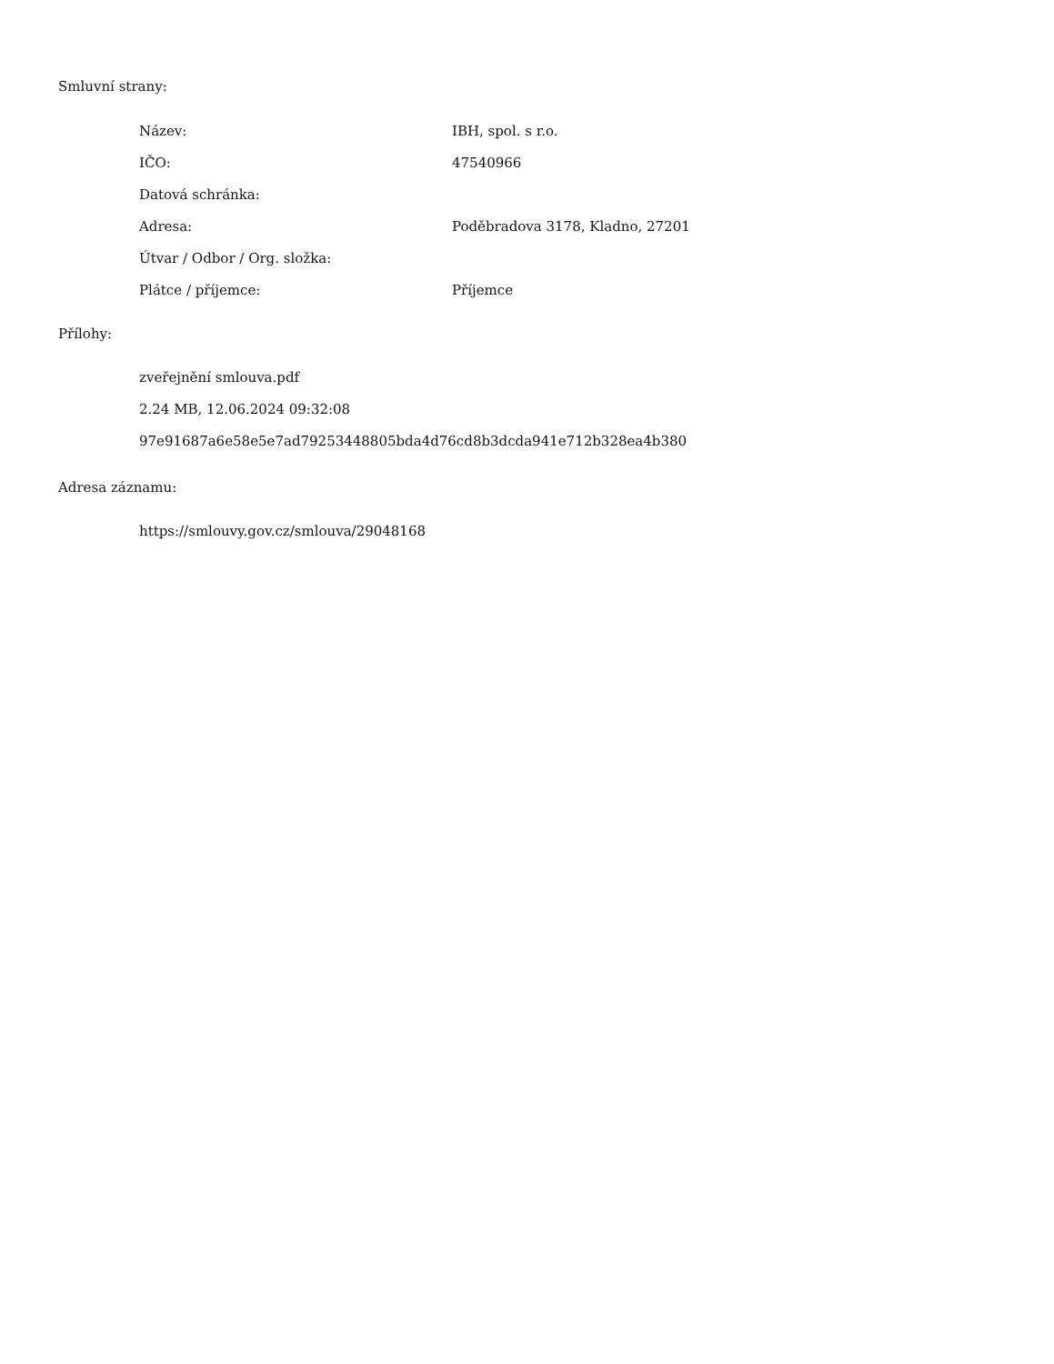Smluvní strany:
| Název: | IBH, spol. s r.o. |
| IČO: | 47540966 |
| Datová schránka: | |
| Adresa: | Poděbradova 3178, Kladno, 27201 |
| Útvar / Odbor / Org. složka: | |
| Plátce / příjemce: | Příjemce |
Přílohy:
zveřejnění smlouva.pdf
2.24 MB, 12.06.2024 09:32:08
97e91687a6e58e5e7ad79253448805bda4d76cd8b3dcda941e712b328ea4b380
Adresa záznamu:
https://smlouvy.gov.cz/smlouva/29048168